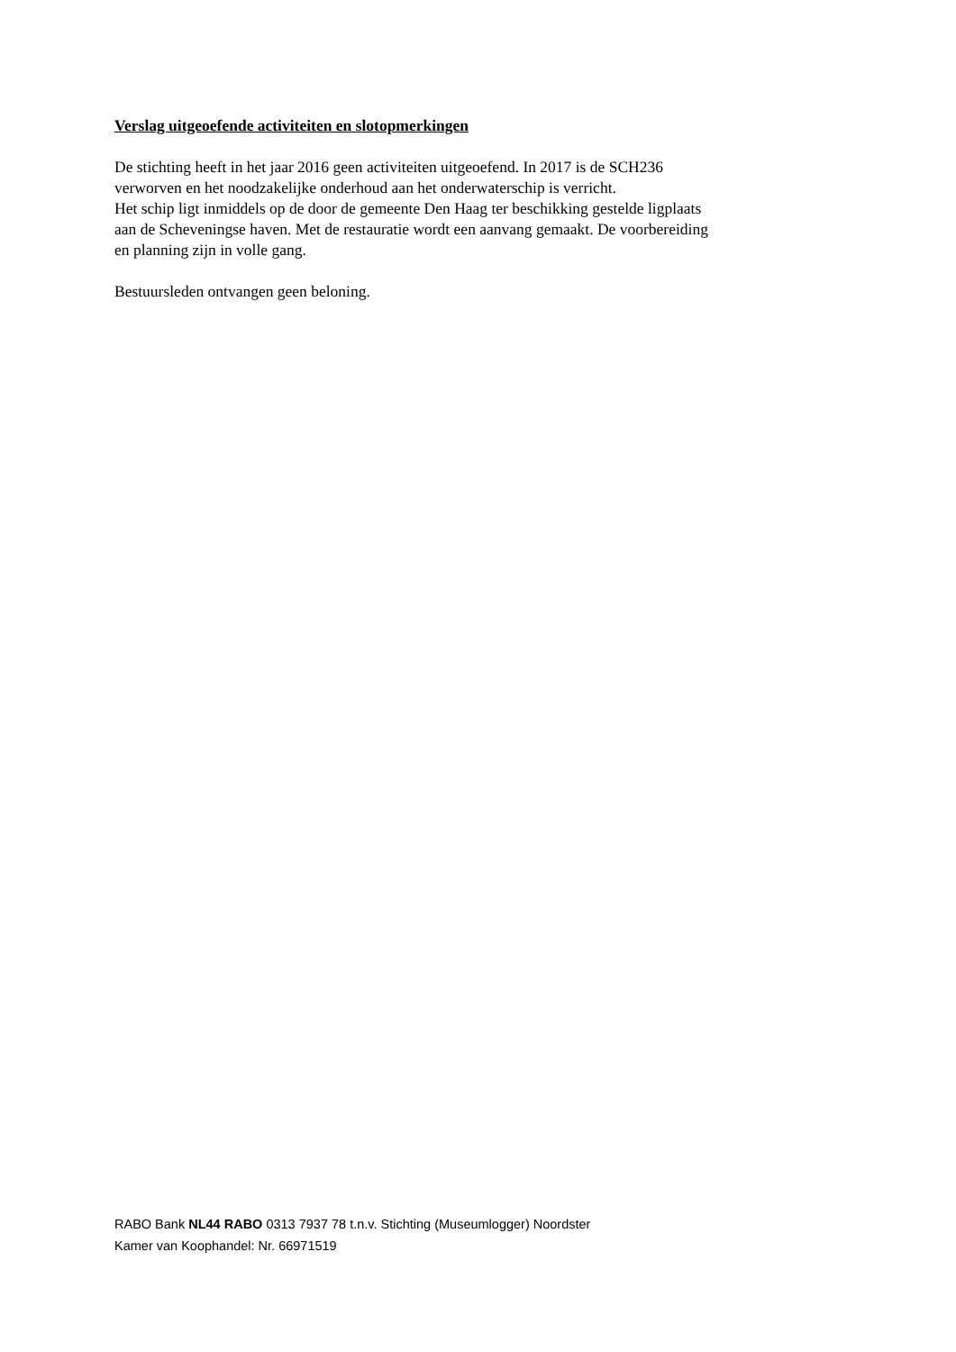Verslag uitgeoefende activiteiten en slotopmerkingen
De stichting heeft in het jaar 2016 geen activiteiten uitgeoefend. In 2017 is de SCH236
verworven en het noodzakelijke onderhoud aan het onderwaterschip is verricht.
Het schip ligt inmiddels op de door de gemeente Den Haag ter beschikking gestelde ligplaats
aan de Scheveningse haven. Met de restauratie wordt een aanvang gemaakt. De voorbereiding
en planning zijn in volle gang.
Bestuursleden ontvangen geen beloning.
RABO Bank NL44 RABO 0313 7937 78 t.n.v. Stichting (Museumlogger) Noordster
Kamer van Koophandel: Nr. 66971519